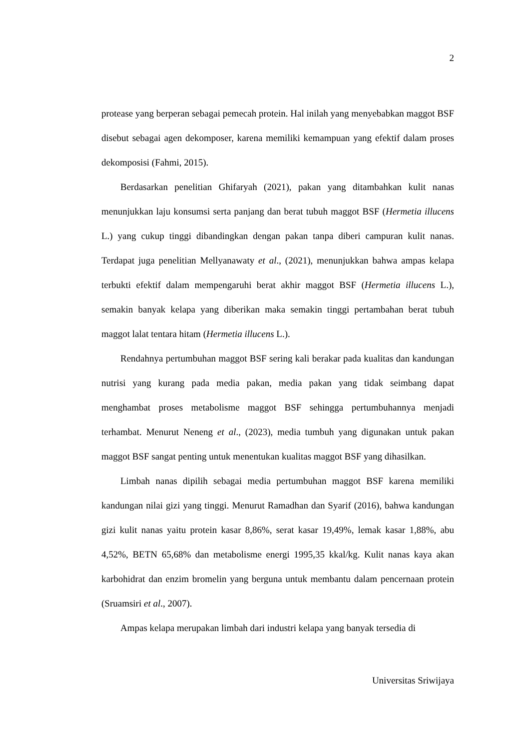2
protease yang berperan sebagai pemecah protein. Hal inilah yang menyebabkan maggot BSF disebut sebagai agen dekomposer, karena memiliki kemampuan yang efektif dalam proses dekomposisi (Fahmi, 2015).
Berdasarkan penelitian Ghifaryah (2021), pakan yang ditambahkan kulit nanas menunjukkan laju konsumsi serta panjang dan berat tubuh maggot BSF (Hermetia illucens L.) yang cukup tinggi dibandingkan dengan pakan tanpa diberi campuran kulit nanas. Terdapat juga penelitian Mellyanawaty et al., (2021), menunjukkan bahwa ampas kelapa terbukti efektif dalam mempengaruhi berat akhir maggot BSF (Hermetia illucens L.), semakin banyak kelapa yang diberikan maka semakin tinggi pertambahan berat tubuh maggot lalat tentara hitam (Hermetia illucens L.).
Rendahnya pertumbuhan maggot BSF sering kali berakar pada kualitas dan kandungan nutrisi yang kurang pada media pakan, media pakan yang tidak seimbang dapat menghambat proses metabolisme maggot BSF sehingga pertumbuhannya menjadi terhambat. Menurut Neneng et al., (2023), media tumbuh yang digunakan untuk pakan maggot BSF sangat penting untuk menentukan kualitas maggot BSF yang dihasilkan.
Limbah nanas dipilih sebagai media pertumbuhan maggot BSF karena memiliki kandungan nilai gizi yang tinggi. Menurut Ramadhan dan Syarif (2016), bahwa kandungan gizi kulit nanas yaitu protein kasar 8,86%, serat kasar 19,49%, lemak kasar 1,88%, abu 4,52%, BETN 65,68% dan metabolisme energi 1995,35 kkal/kg. Kulit nanas kaya akan karbohidrat dan enzim bromelin yang berguna untuk membantu dalam pencernaan protein (Sruamsiri et al., 2007).
Ampas kelapa merupakan limbah dari industri kelapa yang banyak tersedia di
Universitas Sriwijaya